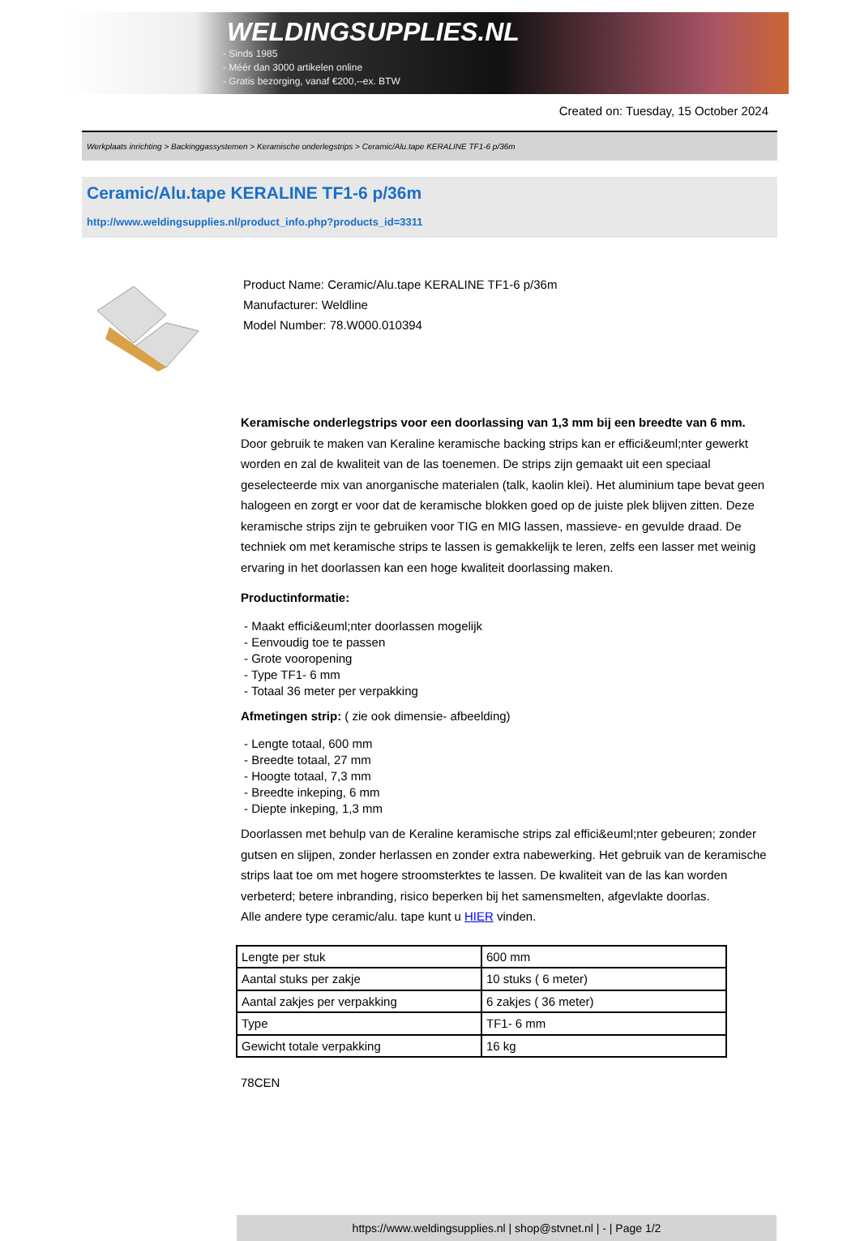WELDINGSUPPLIES.NL
- Sinds 1985
- Méér dan 3000 artikelen online
- Gratis bezorging, vanaf €200,--ex. BTW
Created on: Tuesday, 15 October 2024
Werkplaats inrichting > Backinggassystemen > Keramische onderlegstrips > Ceramic/Alu.tape KERALINE TF1-6 p/36m
Ceramic/Alu.tape KERALINE TF1-6 p/36m
http://www.weldingsupplies.nl/product_info.php?products_id=3311
Product Name: Ceramic/Alu.tape KERALINE TF1-6 p/36m
Manufacturer: Weldline
Model Number: 78.W000.010394
Keramische onderlegstrips voor een doorlassing van 1,3 mm bij een breedte van 6 mm. Door gebruik te maken van Keraline keramische backing strips kan er effici&euml;nter gewerkt worden en zal de kwaliteit van de las toenemen. De strips zijn gemaakt uit een speciaal geselecteerde mix van anorganische materialen (talk, kaolin klei). Het aluminium tape bevat geen halogeen en zorgt er voor dat de keramische blokken goed op de juiste plek blijven zitten. Deze keramische strips zijn te gebruiken voor TIG en MIG lassen, massieve- en gevulde draad. De techniek om met keramische strips te lassen is gemakkelijk te leren, zelfs een lasser met weinig ervaring in het doorlassen kan een hoge kwaliteit doorlassing maken.
Productinformatie:
- Maakt effici&euml;nter doorlassen mogelijk
- Eenvoudig toe te passen
- Grote vooropening
- Type TF1- 6 mm
- Totaal 36 meter per verpakking
Afmetingen strip: ( zie ook dimensie- afbeelding)
- Lengte totaal, 600 mm
- Breedte totaal, 27 mm
- Hoogte totaal, 7,3 mm
- Breedte inkeping, 6 mm
- Diepte inkeping, 1,3 mm
Doorlassen met behulp van de Keraline keramische strips zal effici&euml;nter gebeuren; zonder gutsen en slijpen, zonder herlassen en zonder extra nabewerking. Het gebruik van de keramische strips laat toe om met hogere stroomsterktes te lassen. De kwaliteit van de las kan worden verbeterd; betere inbranding, risico beperken bij het samensmelten, afgevlakte doorlas.
Alle andere type ceramic/alu. tape kunt u HIER vinden.
| Lengte per stuk | 600 mm |
| Aantal stuks per zakje | 10 stuks ( 6 meter) |
| Aantal zakjes per verpakking | 6 zakjes ( 36 meter) |
| Type | TF1- 6 mm |
| Gewicht totale verpakking | 16 kg |
78CEN
https://www.weldingsupplies.nl | shop@stvnet.nl | - | Page 1/2